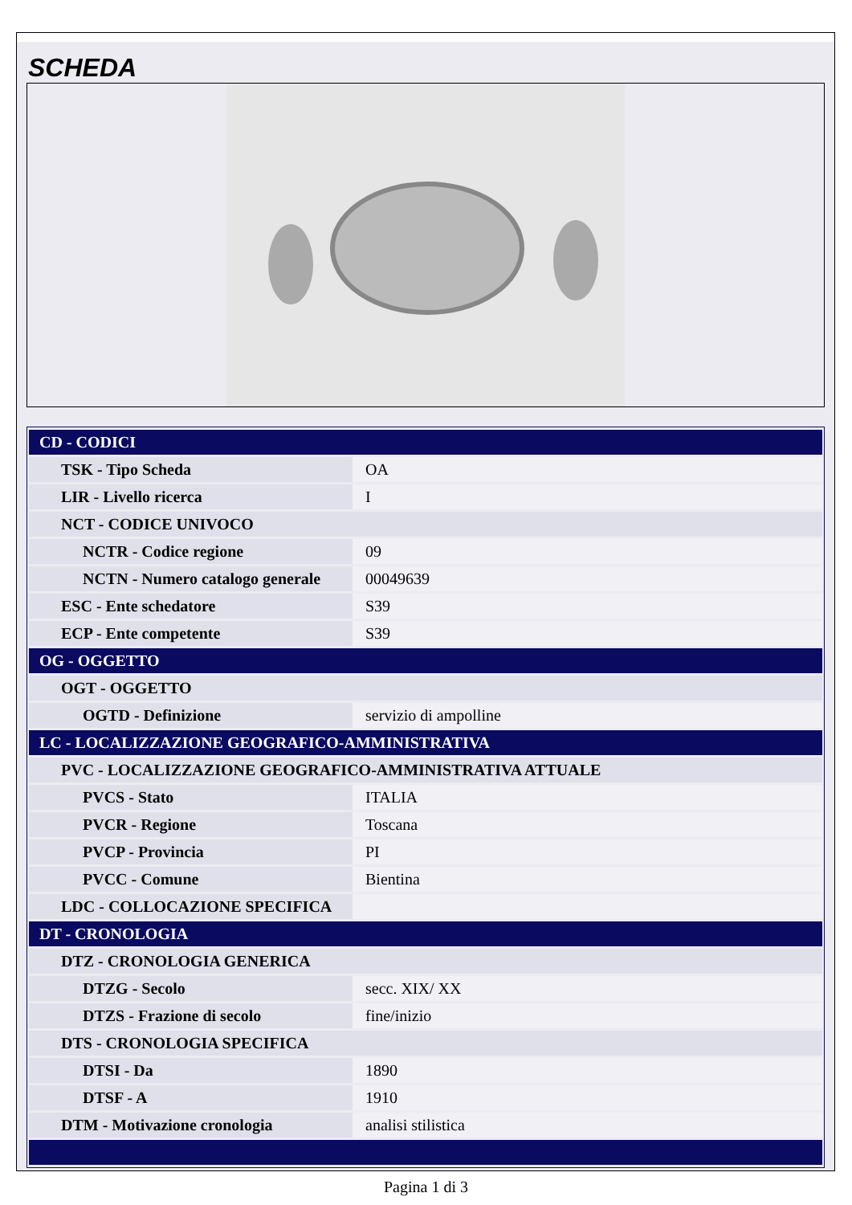SCHEDA
| CD - CODICI | |
| TSK - Tipo Scheda | OA |
| LIR - Livello ricerca | I |
| NCT - CODICE UNIVOCO | |
| NCTR - Codice regione | 09 |
| NCTN - Numero catalogo generale | 00049639 |
| ESC - Ente schedatore | S39 |
| ECP - Ente competente | S39 |
| OG - OGGETTO | |
| OGT - OGGETTO | |
| OGTD - Definizione | servizio di ampolline |
| LC - LOCALIZZAZIONE GEOGRAFICO-AMMINISTRATIVA | |
| PVC - LOCALIZZAZIONE GEOGRAFICO-AMMINISTRATIVA ATTUALE | |
| PVCS - Stato | ITALIA |
| PVCR - Regione | Toscana |
| PVCP - Provincia | PI |
| PVCC - Comune | Bientina |
| LDC - COLLOCAZIONE SPECIFICA | |
| DT - CRONOLOGIA | |
| DTZ - CRONOLOGIA GENERICA | |
| DTZG - Secolo | secc. XIX/ XX |
| DTZS - Frazione di secolo | fine/inizio |
| DTS - CRONOLOGIA SPECIFICA | |
| DTSI - Da | 1890 |
| DTSF - A | 1910 |
| DTM - Motivazione cronologia | analisi stilistica |
Pagina 1 di 3